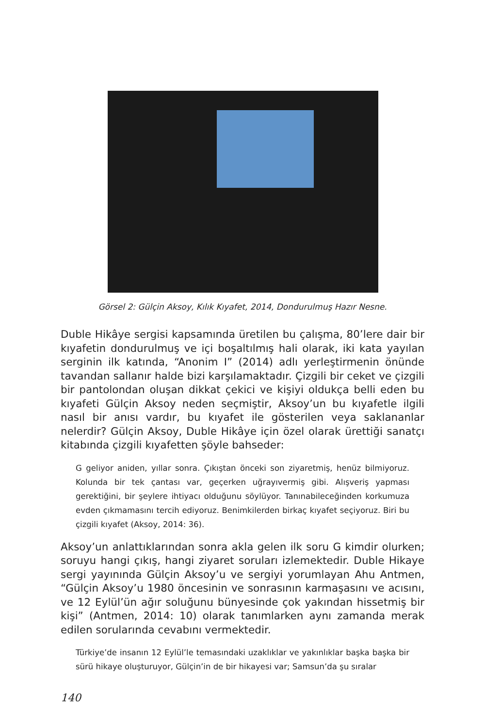Görsel 2: Gülçin Aksoy, Kılık Kıyafet, 2014, Dondurulmuş Hazır Nesne.
Duble Hikâye sergisi kapsamında üretilen bu çalışma, 80’lere dair bir kıyafetin dondurulmuş ve içi boşaltılmış hali olarak, iki kata yayılan serginin ilk katında, “Anonim I” (2014) adlı yerleştirmenin önünde tavandan sallanır halde bizi karşılamaktadır. Çizgili bir ceket ve çizgili bir pantolondan oluşan dikkat çekici ve kişiyi oldukça belli eden bu kıyafeti Gülçin Aksoy neden seçmiştir, Aksoy’un bu kıyafetle ilgili nasıl bir anısı vardır, bu kıyafet ile gösterilen veya saklananlar nelerdir? Gülçin Aksoy, Duble Hikâye için özel olarak ürettiği sanatçı kitabında çizgili kıyafetten şöyle bahseder:
G geliyor aniden, yıllar sonra. Çıkıştan önceki son ziyaretmiş, henüz bilmiyoruz. Kolunda bir tek çantası var, geçerken uğrayıvermiş gibi. Alışveriş yapması gerektiğini, bir şeylere ihtiyacı olduğunu söylüyor. Tanınabileceğinden korkumuza evden çıkmamasını tercih ediyoruz. Benimkilerden birkaç kıyafet seçiyoruz. Biri bu çizgili kıyafet (Aksoy, 2014: 36).
Aksoy’un anlattıklarından sonra akla gelen ilk soru G kimdir olurken; soruyu hangi çıkış, hangi ziyaret soruları izlemektedir. Duble Hikaye sergi yayınında Gülçin Aksoy’u ve sergiyi yorumlayan Ahu Antmen, “Gülçin Aksoy’u 1980 öncesinin ve sonrasının karmaşasını ve acısını, ve 12 Eylül’ün ağır soluğunu bünyesinde çok yakından hissetmiş bir kişi” (Antmen, 2014: 10) olarak tanımlarken aynı zamanda merak edilen sorularında cevabını vermektedir.
Türkiye’de insanın 12 Eylül’le temasındaki uzaklıklar ve yakınlıklar başka başka bir sürü hikaye oluşturuyor, Gülçin’in de bir hikayesi var; Samsun’da şu sıralar
140